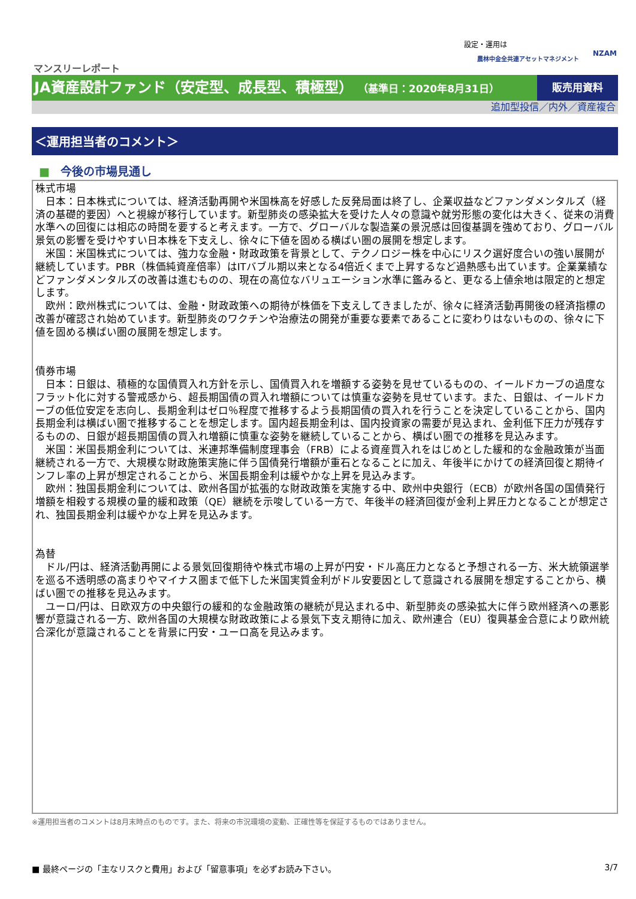設定・運用は
農林中金全共連アセットマネジメント NZAM
マンスリーレポート
JA資産設計ファンド（安定型、成長型、積極型） （基準日：2020年8月31日）
販売用資料
追加型投信／内外／資産複合
＜運用担当者のコメント＞
■ 今後の市場見通し
株式市場
　日本：日本株式については、経済活動再開や米国株高を好感した反発局面は終了し、企業収益などファンダメンタルズ（経済の基礎的要因）へと視線が移行しています。新型肺炎の感染拡大を受けた人々の意識や就労形態の変化は大きく、従来の消費水準への回復には相応の時間を要すると考えます。一方で、グローバルな製造業の景況感は回復基調を強めており、グローバル景気の影響を受けやすい日本株を下支えし、徐々に下値を固める横ばい圏の展開を想定します。
　米国：米国株式については、強力な金融・財政政策を背景として、テクノロジー株を中心にリスク選好度合いの強い展開が継続しています。PBR（株価純資産倍率）はITバブル期以来となる4倍近くまで上昇するなど過熱感も出ています。企業業績などファンダメンタルズの改善は進むものの、現在の高位なバリュエーション水準に鑑みると、更なる上値余地は限定的と想定します。
　欧州：欧州株式については、金融・財政政策への期待が株価を下支えしてきましたが、徐々に経済活動再開後の経済指標の改善が確認され始めています。新型肺炎のワクチンや治療法の開発が重要な要素であることに変わりはないものの、徐々に下値を固める横ばい圏の展開を想定します。
債券市場
　日本：日銀は、積極的な国債買入れ方針を示し、国債買入れを増額する姿勢を見せているものの、イールドカーブの過度なフラット化に対する警戒感から、超長期国債の買入れ増額については慎重な姿勢を見せています。また、日銀は、イールドカーブの低位安定を志向し、長期金利はゼロ％程度で推移するよう長期国債の買入れを行うことを決定していることから、国内長期金利は横ばい圏で推移することを想定します。国内超長期金利は、国内投資家の需要が見込まれ、金利低下圧力が残存するものの、日銀が超長期国債の買入れ増額に慎重な姿勢を継続していることから、横ばい圏での推移を見込みます。
　米国：米国長期金利については、米連邦準備制度理事会（FRB）による資産買入れをはじめとした緩和的な金融政策が当面継続される一方で、大規模な財政施策実施に伴う国債発行増額が重石となることに加え、年後半にかけての経済回復と期待インフレ率の上昇が想定されることから、米国長期金利は緩やかな上昇を見込みます。
　欧州：独国長期金利については、欧州各国が拡張的な財政政策を実施する中、欧州中央銀行（ECB）が欧州各国の国債発行増額を相殺する規模の量的緩和政策（QE）継続を示唆している一方で、年後半の経済回復が金利上昇圧力となることが想定され、独国長期金利は緩やかな上昇を見込みます。
為替
　ドル/円は、経済活動再開による景気回復期待や株式市場の上昇が円安・ドル高圧力となると予想される一方、米大統領選挙を巡る不透明感の高まりやマイナス圏まで低下した米国実質金利がドル安要因として意識される展開を想定することから、横ばい圏での推移を見込みます。
　ユーロ/円は、日欧双方の中央銀行の緩和的な金融政策の継続が見込まれる中、新型肺炎の感染拡大に伴う欧州経済への悪影響が意識される一方、欧州各国の大規模な財政政策による景気下支え期待に加え、欧州連合（EU）復興基金合意により欧州統合深化が意識されることを背景に円安・ユーロ高を見込みます。
※運用担当者のコメントは8月末時点のものです。また、将来の市況環境の変動、正確性等を保証するものではありません。
■ 最終ページの「主なリスクと費用」および「留意事項」を必ずお読み下さい。 3/7